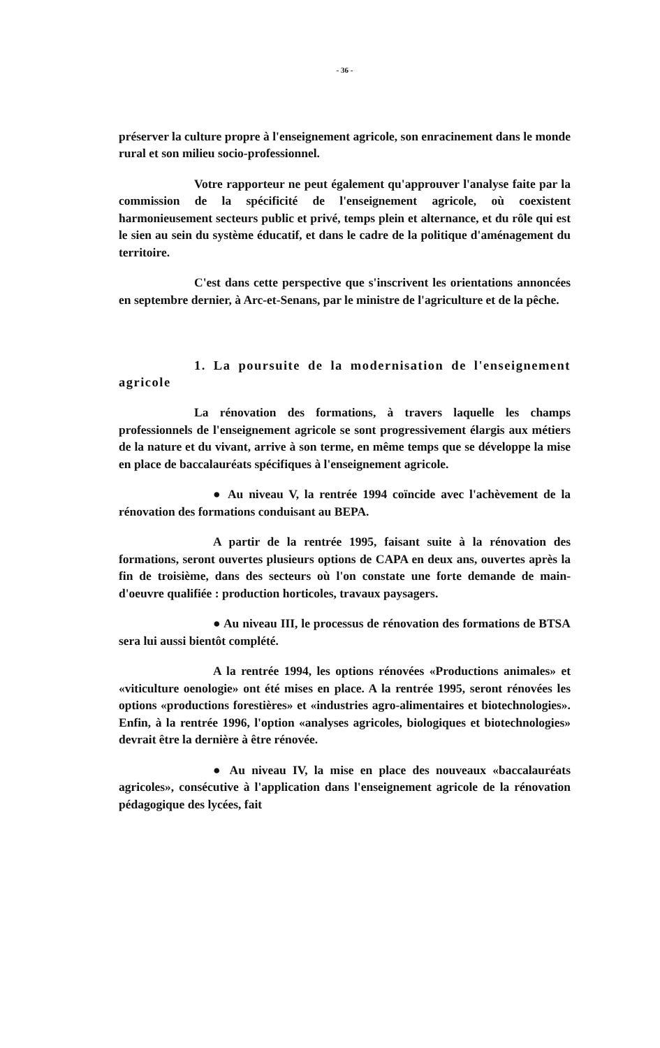- 36 -
préserver la culture propre à l'enseignement agricole, son enracinement dans le monde rural et son milieu socio-professionnel.
Votre rapporteur ne peut également qu'approuver l'analyse faite par la commission de la spécificité de l'enseignement agricole, où coexistent harmonieusement secteurs public et privé, temps plein et alternance, et du rôle qui est le sien au sein du système éducatif, et dans le cadre de la politique d'aménagement du territoire.
C'est dans cette perspective que s'inscrivent les orientations annoncées en septembre dernier, à Arc-et-Senans, par le ministre de l'agriculture et de la pêche.
1. La poursuite de la modernisation de l'enseignement agricole
La rénovation des formations, à travers laquelle les champs professionnels de l'enseignement agricole se sont progressivement élargis aux métiers de la nature et du vivant, arrive à son terme, en même temps que se développe la mise en place de baccalauréats spécifiques à l'enseignement agricole.
● Au niveau V, la rentrée 1994 coïncide avec l'achèvement de la rénovation des formations conduisant au BEPA.
A partir de la rentrée 1995, faisant suite à la rénovation des formations, seront ouvertes plusieurs options de CAPA en deux ans, ouvertes après la fin de troisième, dans des secteurs où l'on constate une forte demande de main-d'oeuvre qualifiée : production horticoles, travaux paysagers.
● Au niveau III, le processus de rénovation des formations de BTSA sera lui aussi bientôt complété.
A la rentrée 1994, les options rénovées «Productions animales» et «viticulture oenologie» ont été mises en place. A la rentrée 1995, seront rénovées les options «productions forestières» et «industries agro-alimentaires et biotechnologies». Enfin, à la rentrée 1996, l'option «analyses agricoles, biologiques et biotechnologies» devrait être la dernière à être rénovée.
● Au niveau IV, la mise en place des nouveaux «baccalauréats agricoles», consécutive à l'application dans l'enseignement agricole de la rénovation pédagogique des lycées, fait